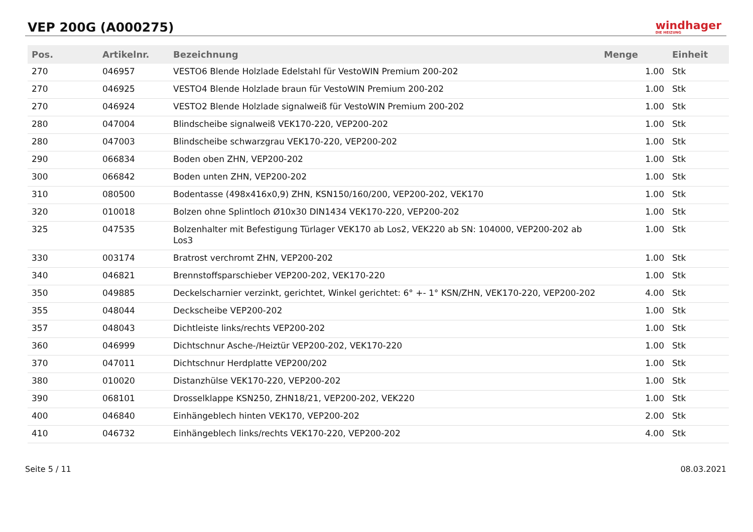VEP 200G (A000275)
windhager
DIE HEIZUNG
| Pos. | Artikelnr. | Bezeichnung | Menge | Einheit |
| --- | --- | --- | --- | --- |
| 270 | 046957 | VESTO6 Blende Holzlade Edelstahl für VestoWIN Premium 200-202 | 1.00 | Stk |
| 270 | 046925 | VESTO4 Blende Holzlade braun für VestoWIN Premium 200-202 | 1.00 | Stk |
| 270 | 046924 | VESTO2 Blende Holzlade signalweiß für VestoWIN Premium 200-202 | 1.00 | Stk |
| 280 | 047004 | Blindscheibe signalweiß VEK170-220, VEP200-202 | 1.00 | Stk |
| 280 | 047003 | Blindscheibe schwarzgrau VEK170-220, VEP200-202 | 1.00 | Stk |
| 290 | 066834 | Boden oben ZHN, VEP200-202 | 1.00 | Stk |
| 300 | 066842 | Boden unten ZHN, VEP200-202 | 1.00 | Stk |
| 310 | 080500 | Bodentasse (498x416x0,9) ZHN, KSN150/160/200, VEP200-202, VEK170 | 1.00 | Stk |
| 320 | 010018 | Bolzen ohne Splintloch Ø10x30 DIN1434 VEK170-220, VEP200-202 | 1.00 | Stk |
| 325 | 047535 | Bolzenhalter mit Befestigung Türlager VEK170 ab Los2, VEK220 ab SN: 104000, VEP200-202 ab Los3 | 1.00 | Stk |
| 330 | 003174 | Bratrost verchromt ZHN, VEP200-202 | 1.00 | Stk |
| 340 | 046821 | Brennstoffsparschieber VEP200-202, VEK170-220 | 1.00 | Stk |
| 350 | 049885 | Deckelscharnier verzinkt, gerichtet, Winkel gerichtet: 6° +- 1° KSN/ZHN, VEK170-220, VEP200-202 | 4.00 | Stk |
| 355 | 048044 | Deckscheibe VEP200-202 | 1.00 | Stk |
| 357 | 048043 | Dichtleiste links/rechts VEP200-202 | 1.00 | Stk |
| 360 | 046999 | Dichtschnur Asche-/Heiztür VEP200-202, VEK170-220 | 1.00 | Stk |
| 370 | 047011 | Dichtschnur Herdplatte VEP200/202 | 1.00 | Stk |
| 380 | 010020 | Distanzhülse VEK170-220, VEP200-202 | 1.00 | Stk |
| 390 | 068101 | Drosselklappe KSN250, ZHN18/21, VEP200-202, VEK220 | 1.00 | Stk |
| 400 | 046840 | Einhängeblech hinten VEK170, VEP200-202 | 2.00 | Stk |
| 410 | 046732 | Einhängeblech links/rechts VEK170-220, VEP200-202 | 4.00 | Stk |
Seite 5 / 11 08.03.2021